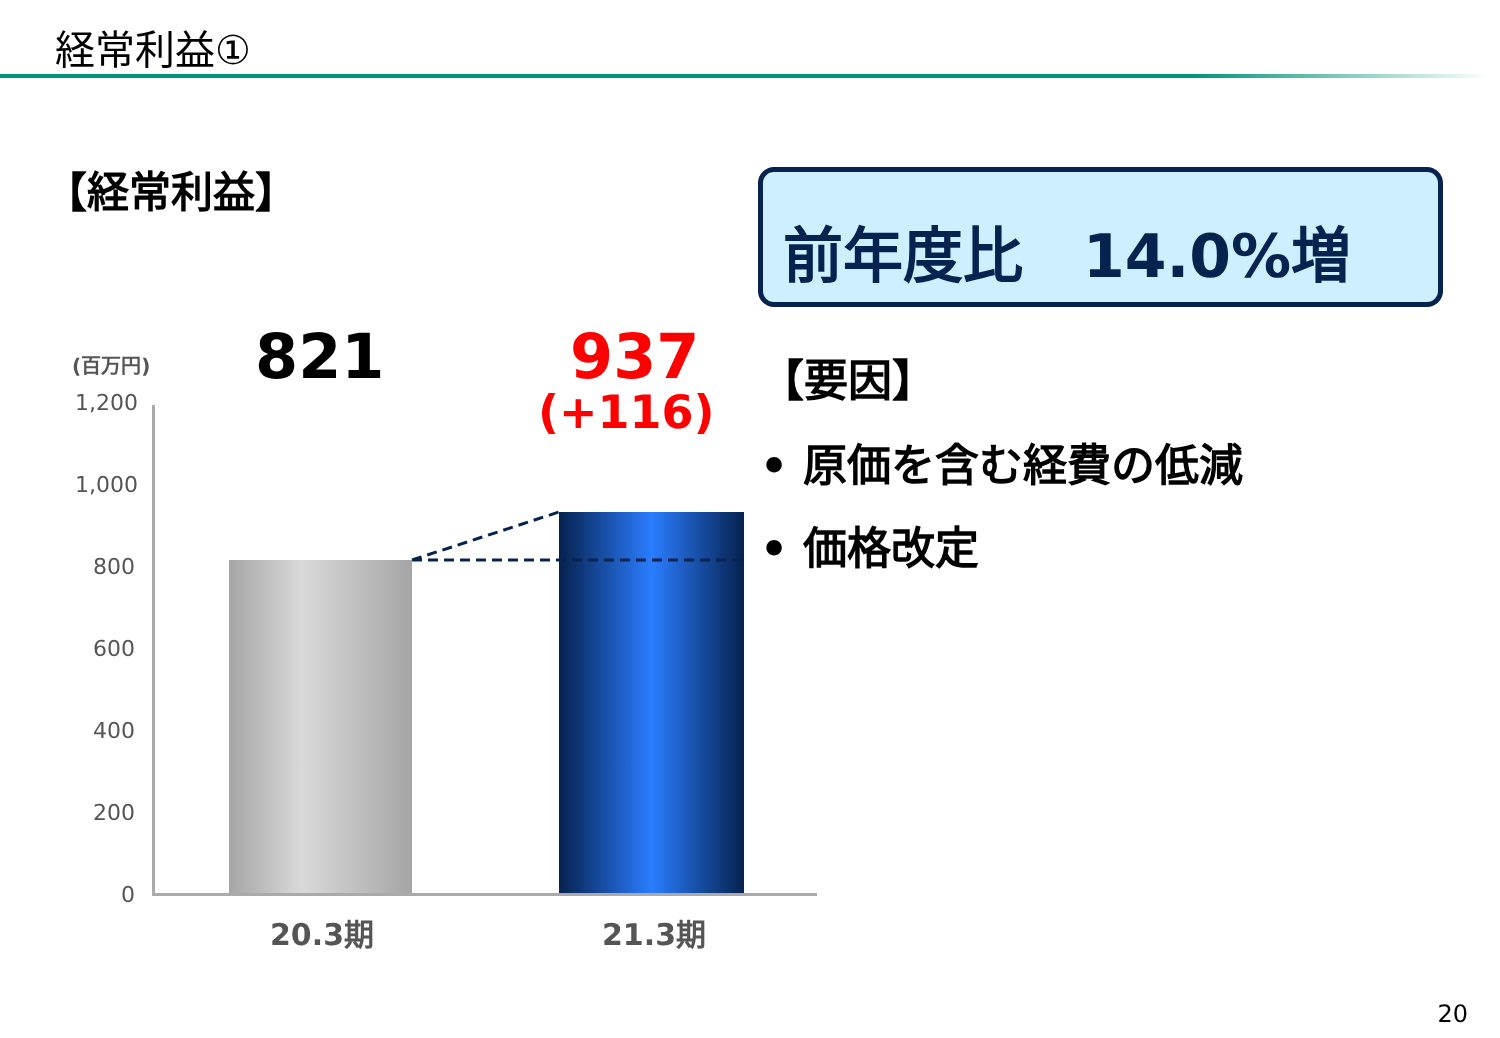経常利益①
【経常利益】 前年度比　14.0%増
(百万円) 821 937
(+116)
【要因】
• 原価を含む経費の低減
• 価格改定
1,200
1,000
800
600
400
200
0
20.3期 21.3期
20